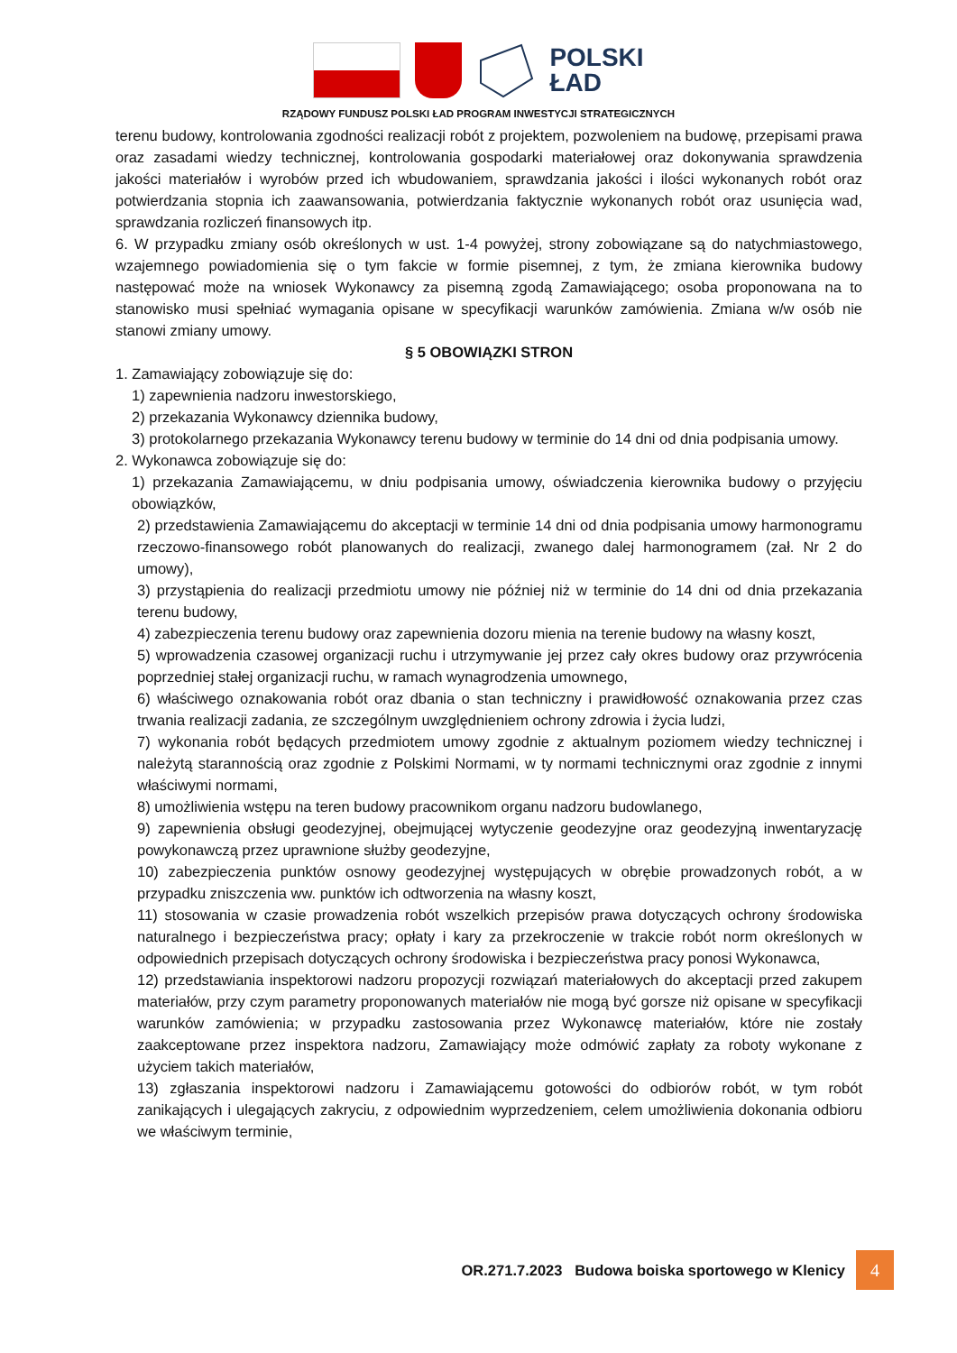POLSKI
ŁAD
RZĄDOWY FUNDUSZ POLSKI ŁAD PROGRAM INWESTYCJI STRATEGICZNYCH
terenu budowy, kontrolowania zgodności realizacji robót z projektem, pozwoleniem na budowę, przepisami prawa oraz zasadami wiedzy technicznej, kontrolowania gospodarki materiałowej oraz dokonywania sprawdzenia jakości materiałów i wyrobów przed ich wbudowaniem, sprawdzania jakości i ilości wykonanych robót oraz potwierdzania stopnia ich zaawansowania, potwierdzania faktycznie wykonanych robót oraz usunięcia wad, sprawdzania rozliczeń finansowych itp.
6. W przypadku zmiany osób określonych w ust. 1-4 powyżej, strony zobowiązane są do natychmiastowego, wzajemnego powiadomienia się o tym fakcie w formie pisemnej, z tym, że zmiana kierownika budowy następować może na wniosek Wykonawcy za pisemną zgodą Zamawiającego; osoba proponowana na to stanowisko musi spełniać wymagania opisane w specyfikacji warunków zamówienia. Zmiana w/w osób nie stanowi zmiany umowy.
§ 5 OBOWIĄZKI STRON
1. Zamawiający zobowiązuje się do:
1) zapewnienia nadzoru inwestorskiego,
2) przekazania Wykonawcy dziennika budowy,
3) protokolarnego przekazania Wykonawcy terenu budowy w terminie do 14 dni od dnia podpisania umowy.
2. Wykonawca zobowiązuje się do:
1) przekazania Zamawiającemu, w dniu podpisania umowy, oświadczenia kierownika budowy o przyjęciu obowiązków,
2) przedstawienia Zamawiającemu do akceptacji w terminie 14 dni od dnia podpisania umowy harmonogramu rzeczowo-finansowego robót planowanych do realizacji, zwanego dalej harmonogramem (zał. Nr 2 do umowy),
3) przystąpienia do realizacji przedmiotu umowy nie później niż w terminie do 14 dni od dnia przekazania terenu budowy,
4) zabezpieczenia terenu budowy oraz zapewnienia dozoru mienia na terenie budowy na własny koszt,
5) wprowadzenia czasowej organizacji ruchu i utrzymywanie jej przez cały okres budowy oraz przywrócenia poprzedniej stałej organizacji ruchu, w ramach wynagrodzenia umownego,
6) właściwego oznakowania robót oraz dbania o stan techniczny i prawidłowość oznakowania przez czas trwania realizacji zadania, ze szczególnym uwzględnieniem ochrony zdrowia i życia ludzi,
7) wykonania robót będących przedmiotem umowy zgodnie z aktualnym poziomem wiedzy technicznej i należytą starannością oraz zgodnie z Polskimi Normami, w ty normami technicznymi oraz zgodnie z innymi właściwymi normami,
8) umożliwienia wstępu na teren budowy pracownikom organu nadzoru budowlanego,
9) zapewnienia obsługi geodezyjnej, obejmującej wytyczenie geodezyjne oraz geodezyjną inwentaryzację powykonawczą przez uprawnione służby geodezyjne,
10) zabezpieczenia punktów osnowy geodezyjnej występujących w obrębie prowadzonych robót, a w przypadku zniszczenia ww. punktów ich odtworzenia na własny koszt,
11) stosowania w czasie prowadzenia robót wszelkich przepisów prawa dotyczących ochrony środowiska naturalnego i bezpieczeństwa pracy; opłaty i kary za przekroczenie w trakcie robót norm określonych w odpowiednich przepisach dotyczących ochrony środowiska i bezpieczeństwa pracy ponosi Wykonawca,
12) przedstawiania inspektorowi nadzoru propozycji rozwiązań materiałowych do akceptacji przed zakupem materiałów, przy czym parametry proponowanych materiałów nie mogą być gorsze niż opisane w specyfikacji warunków zamówienia; w przypadku zastosowania przez Wykonawcę materiałów, które nie zostały zaakceptowane przez inspektora nadzoru, Zamawiający może odmówić zapłaty za roboty wykonane z użyciem takich materiałów,
13) zgłaszania inspektorowi nadzoru i Zamawiającemu gotowości do odbiorów robót, w tym robót zanikających i ulegających zakryciu, z odpowiednim wyprzedzeniem, celem umożliwienia dokonania odbioru we właściwym terminie,
OR.271.7.2023 Budowa boiska sportowego w Klenicy 4